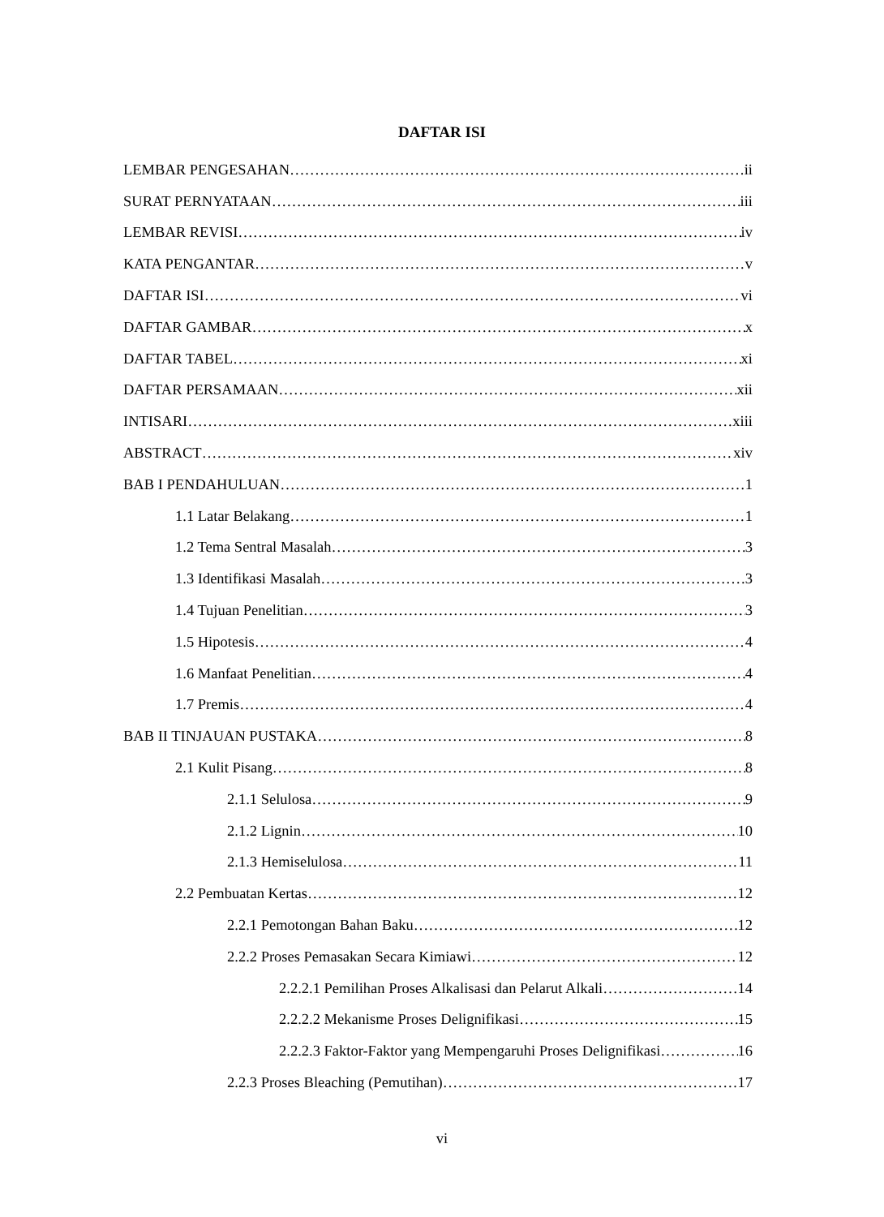DAFTAR ISI
LEMBAR PENGESAHAN ii
SURAT PERNYATAAN iii
LEMBAR REVISI iv
KATA PENGANTAR v
DAFTAR ISI vi
DAFTAR GAMBAR x
DAFTAR TABEL xi
DAFTAR PERSAMAAN xii
INTISARI xiii
ABSTRACT xiv
BAB I PENDAHULUAN 1
1.1 Latar Belakang 1
1.2 Tema Sentral Masalah 3
1.3 Identifikasi Masalah 3
1.4 Tujuan Penelitian 3
1.5 Hipotesis 4
1.6 Manfaat Penelitian 4
1.7 Premis 4
BAB II TINJAUAN PUSTAKA 8
2.1 Kulit Pisang 8
2.1.1 Selulosa 9
2.1.2 Lignin 10
2.1.3 Hemiselulosa 11
2.2 Pembuatan Kertas 12
2.2.1 Pemotongan Bahan Baku 12
2.2.2 Proses Pemasakan Secara Kimiawi 12
2.2.2.1 Pemilihan Proses Alkalisasi dan Pelarut Alkali 14
2.2.2.2 Mekanisme Proses Delignifikasi 15
2.2.2.3 Faktor-Faktor yang Mempengaruhi Proses Delignifikasi 16
2.2.3 Proses Bleaching (Pemutihan) 17
vi